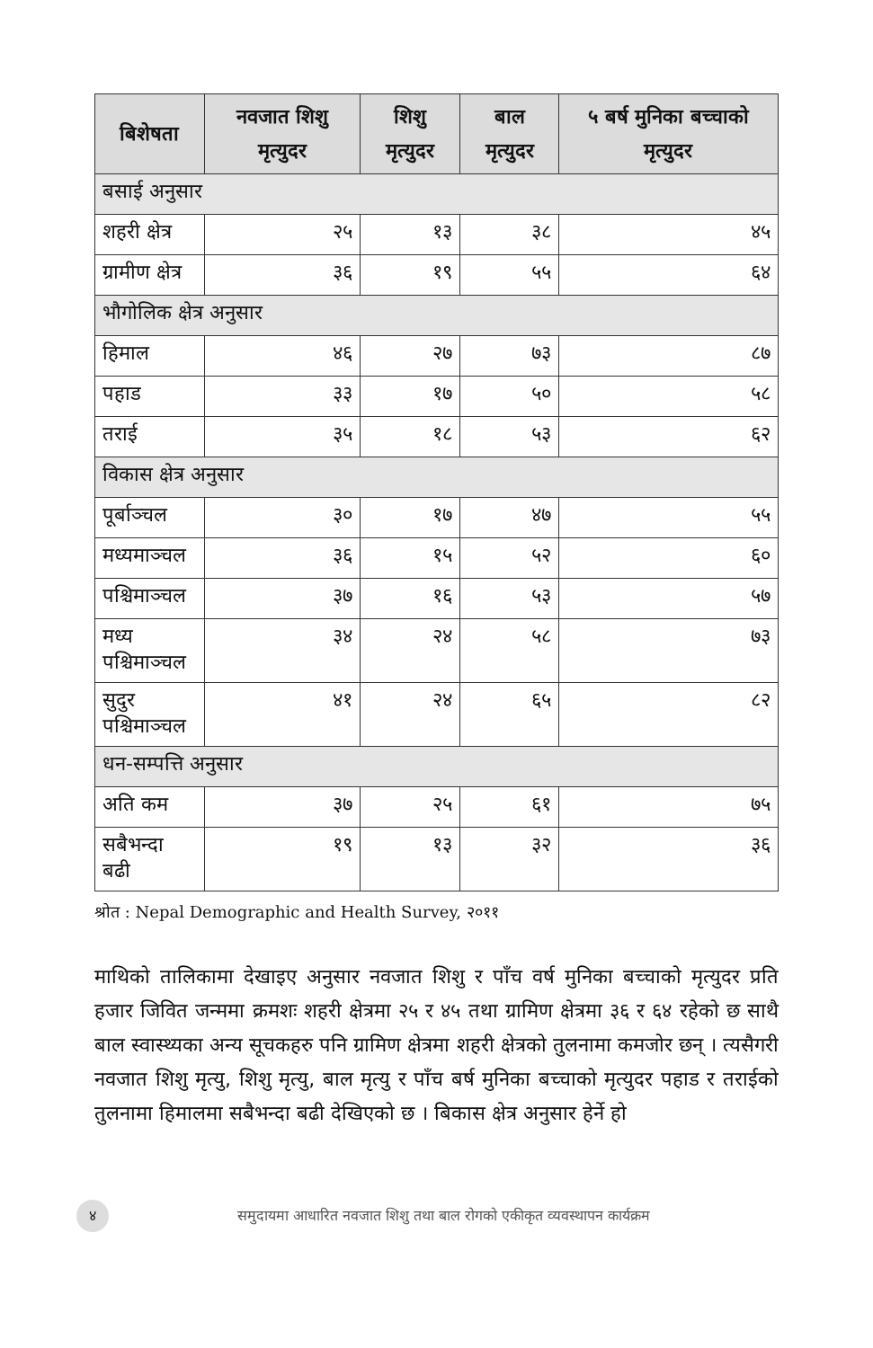| बिशेषता | नवजात शिशु मृत्युदर | शिशु मृत्युदर | बाल मृत्युदर | ५ बर्ष मुनिका बच्चाको मृत्युदर |
| --- | --- | --- | --- | --- |
| बसाई अनुसार | | | | |
| शहरी क्षेत्र | २५ | १३ | ३८ | ४५ |
| ग्रामीण क्षेत्र | ३६ | १९ | ५५ | ६४ |
| भौगोलिक क्षेत्र अनुसार | | | | |
| हिमाल | ४६ | २७ | ७३ | ८७ |
| पहाड | ३३ | १७ | ५० | ५८ |
| तराई | ३५ | १८ | ५३ | ६२ |
| विकास क्षेत्र अनुसार | | | | |
| पूर्बाञ्चल | ३० | १७ | ४७ | ५५ |
| मध्यमाञ्चल | ३६ | १५ | ५२ | ६० |
| पश्चिमाञ्चल | ३७ | १६ | ५३ | ५७ |
| मध्य पश्चिमाञ्चल | ३४ | २४ | ५८ | ७३ |
| सुदुर पश्चिमाञ्चल | ४१ | २४ | ६५ | ८२ |
| धन-सम्पत्ति अनुसार | | | | |
| अति कम | ३७ | २५ | ६१ | ७५ |
| सबैभन्दा बढी | १९ | १३ | ३२ | ३६ |
श्रोत : Nepal Demographic and Health Survey, २०११
माथिको तालिकामा देखाइए अनुसार नवजात शिशु र पाँच वर्ष मुनिका बच्चाको मृत्युदर प्रति हजार जिवित जन्ममा क्रमशः शहरी क्षेत्रमा २५ र ४५ तथा ग्रामिण क्षेत्रमा ३६ र ६४ रहेको छ साथै बाल स्वास्थ्यका अन्य सूचकहरु पनि ग्रामिण क्षेत्रमा शहरी क्षेत्रको तुलनामा कमजोर छन् । त्यसैगरी नवजात शिशु मृत्यु, शिशु मृत्यु, बाल मृत्यु र पाँच बर्ष मुनिका बच्चाको मृत्युदर पहाड र तराईको तुलनामा हिमालमा सबैभन्दा बढी देखिएको छ । बिकास क्षेत्र अनुसार हेर्ने हो
४ समुदायमा आधारित नवजात शिशु तथा बाल रोगको एकीकृत व्यवस्थापन कार्यक्रम